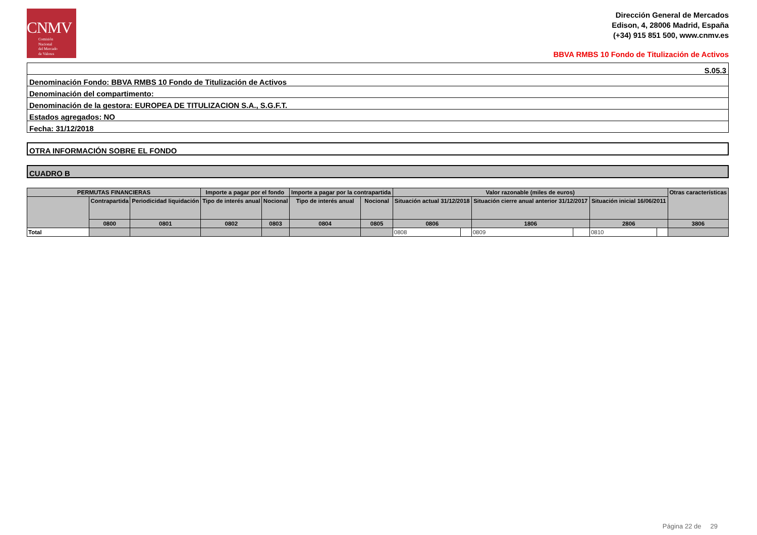CNMV
Comisión
Nacional
del Mercado
de Valores
Dirección General de Mercados
Edison, 4, 28006 Madrid, España
(+34) 915 851 500, www.cnmv.es
BBVA RMBS 10 Fondo de Titulización de Activos
S.05.3
Denominación Fondo: BBVA RMBS 10 Fondo de Titulización de Activos
Denominación del compartimento:
Denominación de la gestora: EUROPEA DE TITULIZACION S.A., S.G.F.T.
Estados agregados: NO
Fecha: 31/12/2018
OTRA INFORMACIÓN SOBRE EL FONDO
CUADRO B
| PERMUTAS FINANCIERAS | | | Importe a pagar por el fondo | | Importe a pagar por la contrapartida | | Valor razonable (miles de euros) | | | | | | Otras características |
| --- | --- | --- | --- | --- | --- | --- | --- | --- | --- | --- | --- | --- | --- |
| | Contrapartida | Periodicidad liquidación | Tipo de interés anual | Nocional | Tipo de interés anual | Nocional | Situación actual 31/12/2018 | | Situación cierre anual anterior 31/12/2017 | | Situación inicial 16/06/2011 | | |
| | 0800 | 0801 | 0802 | 0803 | 0804 | 0805 | 0806 | | 1806 | | 2806 | | 3806 |
| Total | | | | | | | 0808 | | 0809 | | 0810 | | |
Página 22 de 29